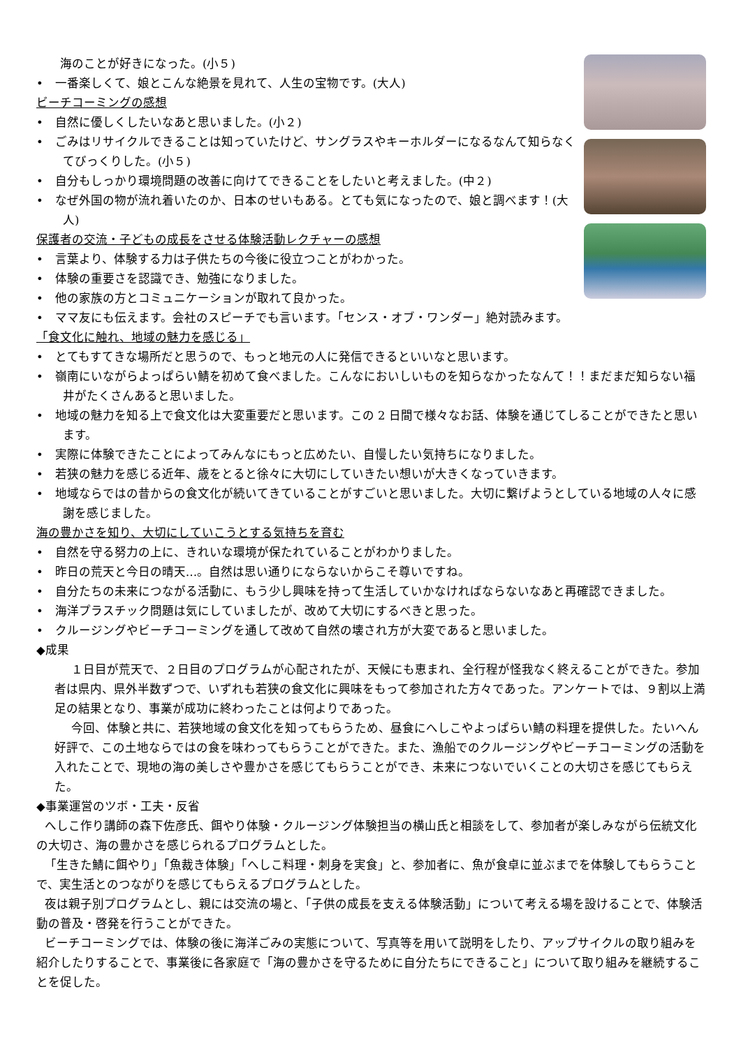海のことが好きになった。(小５)
•　一番楽しくて、娘とこんな絶景を見れて、人生の宝物です。(大人)
ビーチコーミングの感想
•　自然に優しくしたいなあと思いました。(小２)
•　ごみはリサイクルできることは知っていたけど、サングラスやキーホルダーになるなんて知らなくてびっくりした。(小５)
•　自分もしっかり環境問題の改善に向けてできることをしたいと考えました。(中２)
•　なぜ外国の物が流れ着いたのか、日本のせいもある。とても気になったので、娘と調べます！(大人)
保護者の交流・子どもの成長をさせる体験活動レクチャーの感想
•　言葉より、体験する力は子供たちの今後に役立つことがわかった。
•　体験の重要さを認識でき、勉強になりました。
•　他の家族の方とコミュニケーションが取れて良かった。
•　ママ友にも伝えます。会社のスピーチでも言います。「センス・オブ・ワンダー」絶対読みます。
「食文化に触れ、地域の魅力を感じる」
•　とてもすてきな場所だと思うので、もっと地元の人に発信できるといいなと思います。
•　嶺南にいながらよっぱらい鯖を初めて食べました。こんなにおいしいものを知らなかったなんて！！まだまだ知らない福井がたくさんあると思いました。
•　地域の魅力を知る上で食文化は大変重要だと思います。この 2 日間で様々なお話、体験を通じてしることができたと思います。
•　実際に体験できたことによってみんなにもっと広めたい、自慢したい気持ちになりました。
•　若狭の魅力を感じる近年、歳をとると徐々に大切にしていきたい想いが大きくなっていきます。
•　地域ならではの昔からの食文化が続いてきていることがすごいと思いました。大切に繋げようとしている地域の人々に感謝を感じました。
海の豊かさを知り、大切にしていこうとする気持ちを育む
•　自然を守る努力の上に、きれいな環境が保たれていることがわかりました。
•　昨日の荒天と今日の晴天…。自然は思い通りにならないからこそ尊いですね。
•　自分たちの未来につながる活動に、もう少し興味を持って生活していかなければならないなあと再確認できました。
•　海洋プラスチック問題は気にしていましたが、改めて大切にするべきと思った。
•　クルージングやビーチコーミングを通して改めて自然の壊され方が大変であると思いました。
◆成果
１日目が荒天で、２日目のプログラムが心配されたが、天候にも恵まれ、全行程が怪我なく終えることができた。参加者は県内、県外半数ずつで、いずれも若狭の食文化に興味をもって参加された方々であった。アンケートでは、９割以上満足の結果となり、事業が成功に終わったことは何よりであった。
今回、体験と共に、若狭地域の食文化を知ってもらうため、昼食にへしこやよっぱらい鯖の料理を提供した。たいへん好評で、この土地ならではの食を味わってもらうことができた。また、漁船でのクルージングやビーチコーミングの活動を入れたことで、現地の海の美しさや豊かさを感じてもらうことができ、未来につないでいくことの大切さを感じてもらえた。
◆事業運営のツボ・工夫・反省
へしこ作り講師の森下佐彦氏、餌やり体験・クルージング体験担当の横山氏と相談をして、参加者が楽しみながら伝統文化の大切さ、海の豊かさを感じられるプログラムとした。
「生きた鯖に餌やり」「魚裁き体験」「へしこ料理・刺身を実食」と、参加者に、魚が食卓に並ぶまでを体験してもらうことで、実生活とのつながりを感じてもらえるプログラムとした。
夜は親子別プログラムとし、親には交流の場と、「子供の成長を支える体験活動」について考える場を設けることで、体験活動の普及・啓発を行うことができた。
ビーチコーミングでは、体験の後に海洋ごみの実態について、写真等を用いて説明をしたり、アップサイクルの取り組みを紹介したりすることで、事業後に各家庭で「海の豊かさを守るために自分たちにできること」について取り組みを継続することを促した。